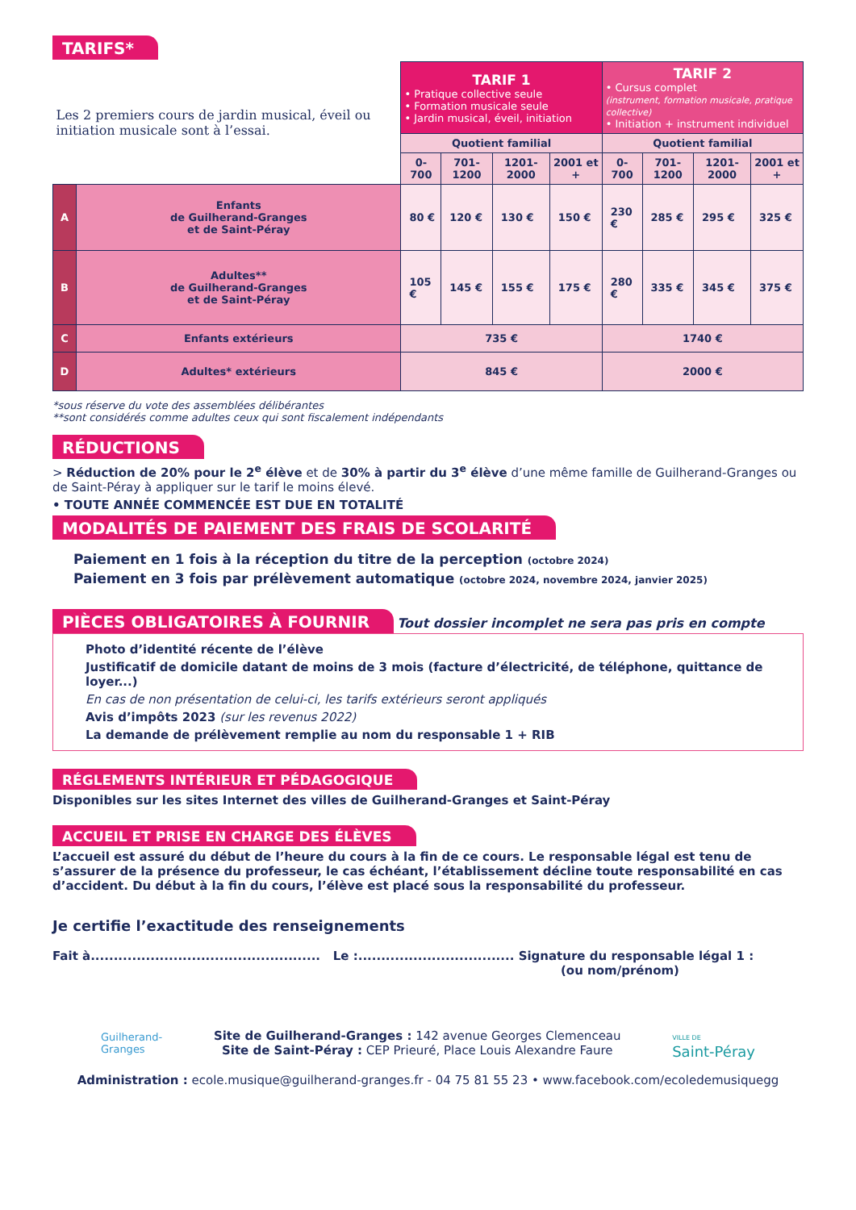TARIFS*
| Les 2 premiers cours de jardin musical, éveil ou initiation musicale sont à l’essai. | | TARIF 1 • Pratique collective seule • Formation musicale seule • Jardin musical, éveil, initiation | | | | TARIF 2 • Cursus complet (instrument, formation musicale, pratique collective) • Initiation + instrument individuel | | | |
| | | Quotient familial | | | | Quotient familial | | | |
| | | 0-700 | 701-1200 | 1201-2000 | 2001 et + | 0-700 | 701-1200 | 1201-2000 | 2001 et + |
| A | Enfants de Guilherand-Granges et de Saint-Péray | 80 € | 120 € | 130 € | 150 € | 230 € | 285 € | 295 € | 325 € |
| B | Adultes** de Guilherand-Granges et de Saint-Péray | 105 € | 145 € | 155 € | 175 € | 280 € | 335 € | 345 € | 375 € |
| C | Enfants extérieurs | 735 € | | | | 1740 € | | | |
| D | Adultes* extérieurs | 845 € | | | | 2000 € | | | |
*sous réserve du vote des assemblées délibérantes
**sont considérés comme adultes ceux qui sont fiscalement indépendants
RÉDUCTIONS
> Réduction de 20% pour le 2<sup>e</sup> élève et de 30% à partir du 3<sup>e</sup> élève d’une même famille de Guilherand-Granges ou de Saint-Péray à appliquer sur le tarif le moins élevé.
• TOUTE ANNÉE COMMENCÉE EST DUE EN TOTALITÉ
MODALITÉS DE PAIEMENT DES FRAIS DE SCOLARITÉ
Paiement en 1 fois à la réception du titre de la perception (octobre 2024)
Paiement en 3 fois par prélèvement automatique (octobre 2024, novembre 2024, janvier 2025)
PIÈCES OBLIGATOIRES À FOURNIR Tout dossier incomplet ne sera pas pris en compte
Photo d’identité récente de l’élève
Justificatif de domicile datant de moins de 3 mois (facture d’électricité, de téléphone, quittance de loyer...)
En cas de non présentation de celui-ci, les tarifs extérieurs seront appliqués
Avis d’impôts 2023 (sur les revenus 2022)
La demande de prélèvement remplie au nom du responsable 1 + RIB
RÉGLEMENTS INTÉRIEUR ET PÉDAGOGIQUE
Disponibles sur les sites Internet des villes de Guilherand-Granges et Saint-Péray
ACCUEIL ET PRISE EN CHARGE DES ÉLÈVES
L’accueil est assuré du début de l’heure du cours à la fin de ce cours. Le responsable légal est tenu de s’assurer de la présence du professeur, le cas échéant, l’établissement décline toute responsabilité en cas d’accident. Du début à la fin du cours, l’élève est placé sous la responsabilité du professeur.
Je certifie l’exactitude des renseignements
Fait à.................................................. Le :.................................. Signature du responsable légal 1 :
(ou nom/prénom)
Guilherand-
Granges
Site de Guilherand-Granges : 142 avenue Georges Clemenceau
Site de Saint-Péray : CEP Prieuré, Place Louis Alexandre Faure
VILLE DE
Saint-Péray
Administration : ecole.musique@guilherand-granges.fr - 04 75 81 55 23 • www.facebook.com/ecoledemusiquegg